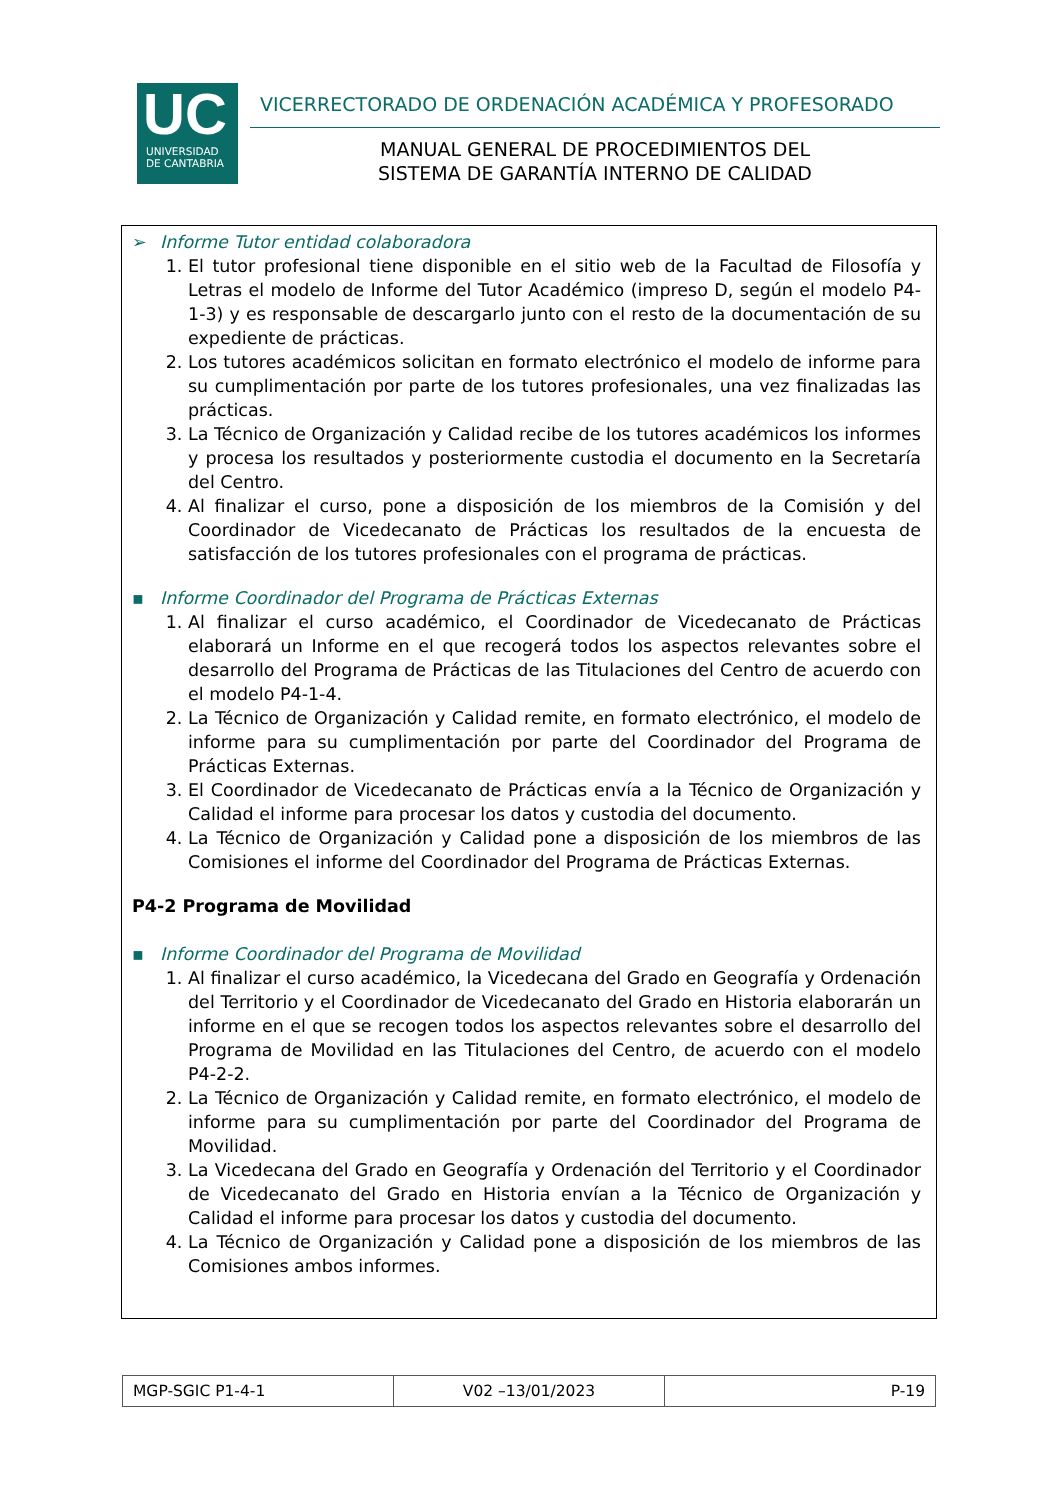UC
UNIVERSIDAD
DE CANTABRIA
VICERRECTORADO DE ORDENACIÓN ACADÉMICA Y PROFESORADO
MANUAL GENERAL DE PROCEDIMIENTOS DEL
SISTEMA DE GARANTÍA INTERNO DE CALIDAD
➢ Informe Tutor entidad colaboradora
1. El tutor profesional tiene disponible en el sitio web de la Facultad de Filosofía y Letras el modelo de Informe del Tutor Académico (impreso D, según el modelo P4-1-3) y es responsable de descargarlo junto con el resto de la documentación de su expediente de prácticas.
2. Los tutores académicos solicitan en formato electrónico el modelo de informe para su cumplimentación por parte de los tutores profesionales, una vez finalizadas las prácticas.
3. La Técnico de Organización y Calidad recibe de los tutores académicos los informes y procesa los resultados y posteriormente custodia el documento en la Secretaría del Centro.
4. Al finalizar el curso, pone a disposición de los miembros de la Comisión y del Coordinador de Vicedecanato de Prácticas los resultados de la encuesta de satisfacción de los tutores profesionales con el programa de prácticas.
▪ Informe Coordinador del Programa de Prácticas Externas
1. Al finalizar el curso académico, el Coordinador de Vicedecanato de Prácticas elaborará un Informe en el que recogerá todos los aspectos relevantes sobre el desarrollo del Programa de Prácticas de las Titulaciones del Centro de acuerdo con el modelo P4-1-4.
2. La Técnico de Organización y Calidad remite, en formato electrónico, el modelo de informe para su cumplimentación por parte del Coordinador del Programa de Prácticas Externas.
3. El Coordinador de Vicedecanato de Prácticas envía a la Técnico de Organización y Calidad el informe para procesar los datos y custodia del documento.
4. La Técnico de Organización y Calidad pone a disposición de los miembros de las Comisiones el informe del Coordinador del Programa de Prácticas Externas.
P4-2 Programa de Movilidad
▪ Informe Coordinador del Programa de Movilidad
1. Al finalizar el curso académico, la Vicedecana del Grado en Geografía y Ordenación del Territorio y el Coordinador de Vicedecanato del Grado en Historia elaborarán un informe en el que se recogen todos los aspectos relevantes sobre el desarrollo del Programa de Movilidad en las Titulaciones del Centro, de acuerdo con el modelo P4-2-2.
2. La Técnico de Organización y Calidad remite, en formato electrónico, el modelo de informe para su cumplimentación por parte del Coordinador del Programa de Movilidad.
3. La Vicedecana del Grado en Geografía y Ordenación del Territorio y el Coordinador de Vicedecanato del Grado en Historia envían a la Técnico de Organización y Calidad el informe para procesar los datos y custodia del documento.
4. La Técnico de Organización y Calidad pone a disposición de los miembros de las Comisiones ambos informes.
| MGP-SGIC P1-4-1 | V02 –13/01/2023 | P-19 |